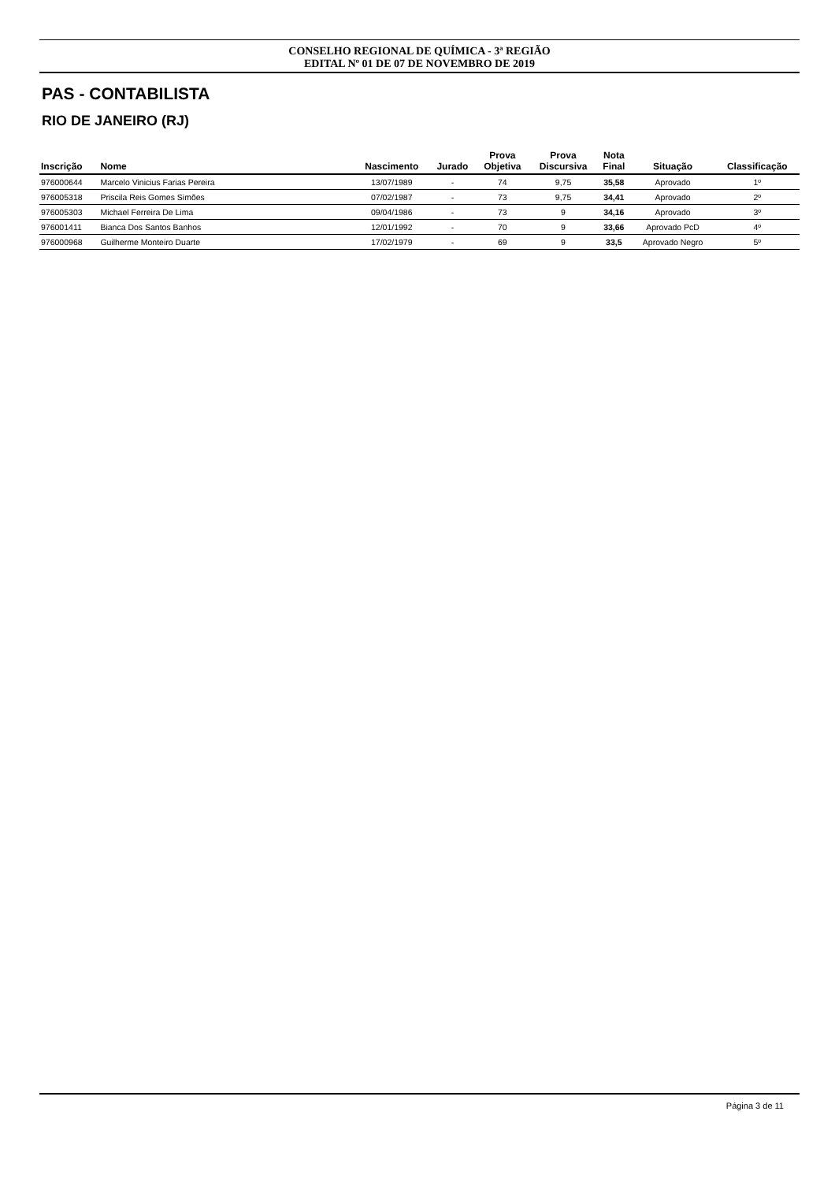CONSELHO REGIONAL DE QUÍMICA - 3ª REGIÃO
EDITAL Nº 01 DE 07 DE NOVEMBRO DE 2019
PAS - CONTABILISTA
RIO DE JANEIRO (RJ)
| Inscrição | Nome | Nascimento | Jurado | Prova Objetiva | Prova Discursiva | Nota Final | Situação | Classificação |
| --- | --- | --- | --- | --- | --- | --- | --- | --- |
| 976000644 | Marcelo Vinicius Farias Pereira | 13/07/1989 | - | 74 | 9,75 | 35,58 | Aprovado | 1º |
| 976005318 | Priscila Reis Gomes Simões | 07/02/1987 | - | 73 | 9,75 | 34,41 | Aprovado | 2º |
| 976005303 | Michael Ferreira De Lima | 09/04/1986 | - | 73 | 9 | 34,16 | Aprovado | 3º |
| 976001411 | Bianca Dos Santos Banhos | 12/01/1992 | - | 70 | 9 | 33,66 | Aprovado PcD | 4º |
| 976000968 | Guilherme Monteiro Duarte | 17/02/1979 | - | 69 | 9 | 33,5 | Aprovado Negro | 5º |
Página 3 de 11